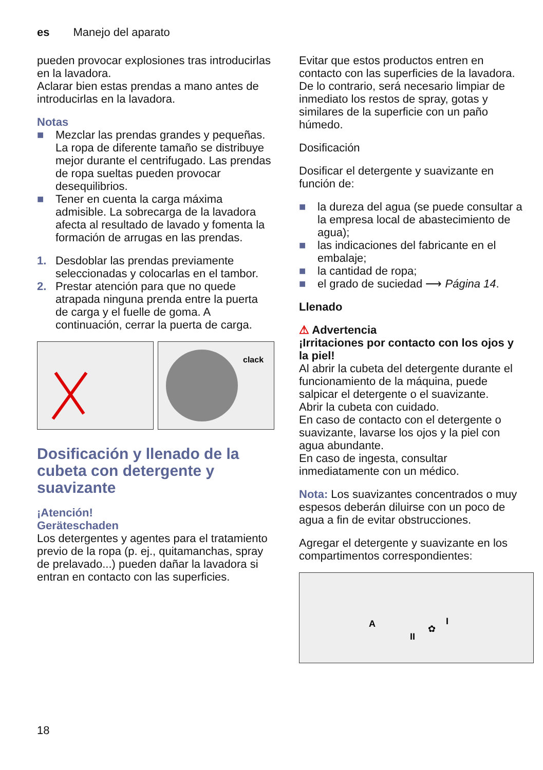es Manejo del aparato
pueden provocar explosiones tras introducirlas en la lavadora.
Aclarar bien estas prendas a mano antes de introducirlas en la lavadora.
Notas
■ Mezclar las prendas grandes y pequeñas. La ropa de diferente tamaño se distribuye mejor durante el centrifugado. Las prendas de ropa sueltas pueden provocar desequilibrios.
■ Tener en cuenta la carga máxima admisible. La sobrecarga de la lavadora afecta al resultado de lavado y fomenta la formación de arrugas en las prendas.
1. Desdoblar las prendas previamente seleccionadas y colocarlas en el tambor.
2. Prestar atención para que no quede atrapada ninguna prenda entre la puerta de carga y el fuelle de goma. A continuación, cerrar la puerta de carga.
clack
Dosificación y llenado de la cubeta con detergente y suavizante
¡Atención!
Geräteschaden
Los detergentes y agentes para el tratamiento previo de la ropa (p. ej., quitamanchas, spray de prelavado...) pueden dañar la lavadora si entran en contacto con las superficies.
Evitar que estos productos entren en contacto con las superficies de la lavadora. De lo contrario, será necesario limpiar de inmediato los restos de spray, gotas y similares de la superficie con un paño húmedo.
Dosificación
Dosificar el detergente y suavizante en función de:
■ la dureza del agua (se puede consultar a la empresa local de abastecimiento de agua);
■ las indicaciones del fabricante en el embalaje;
■ la cantidad de ropa;
■ el grado de suciedad ⟶ Página 14.
Llenado
⚠ Advertencia
¡Irritaciones por contacto con los ojos y la piel!
Al abrir la cubeta del detergente durante el funcionamiento de la máquina, puede salpicar el detergente o el suavizante.
Abrir la cubeta con cuidado.
En caso de contacto con el detergente o suavizante, lavarse los ojos y la piel con agua abundante.
En caso de ingesta, consultar inmediatamente con un médico.
Nota: Los suavizantes concentrados o muy espesos deberán diluirse con un poco de agua a fin de evitar obstrucciones.
Agregar el detergente y suavizante en los compartimentos correspondientes:
A
II
✿
I
18